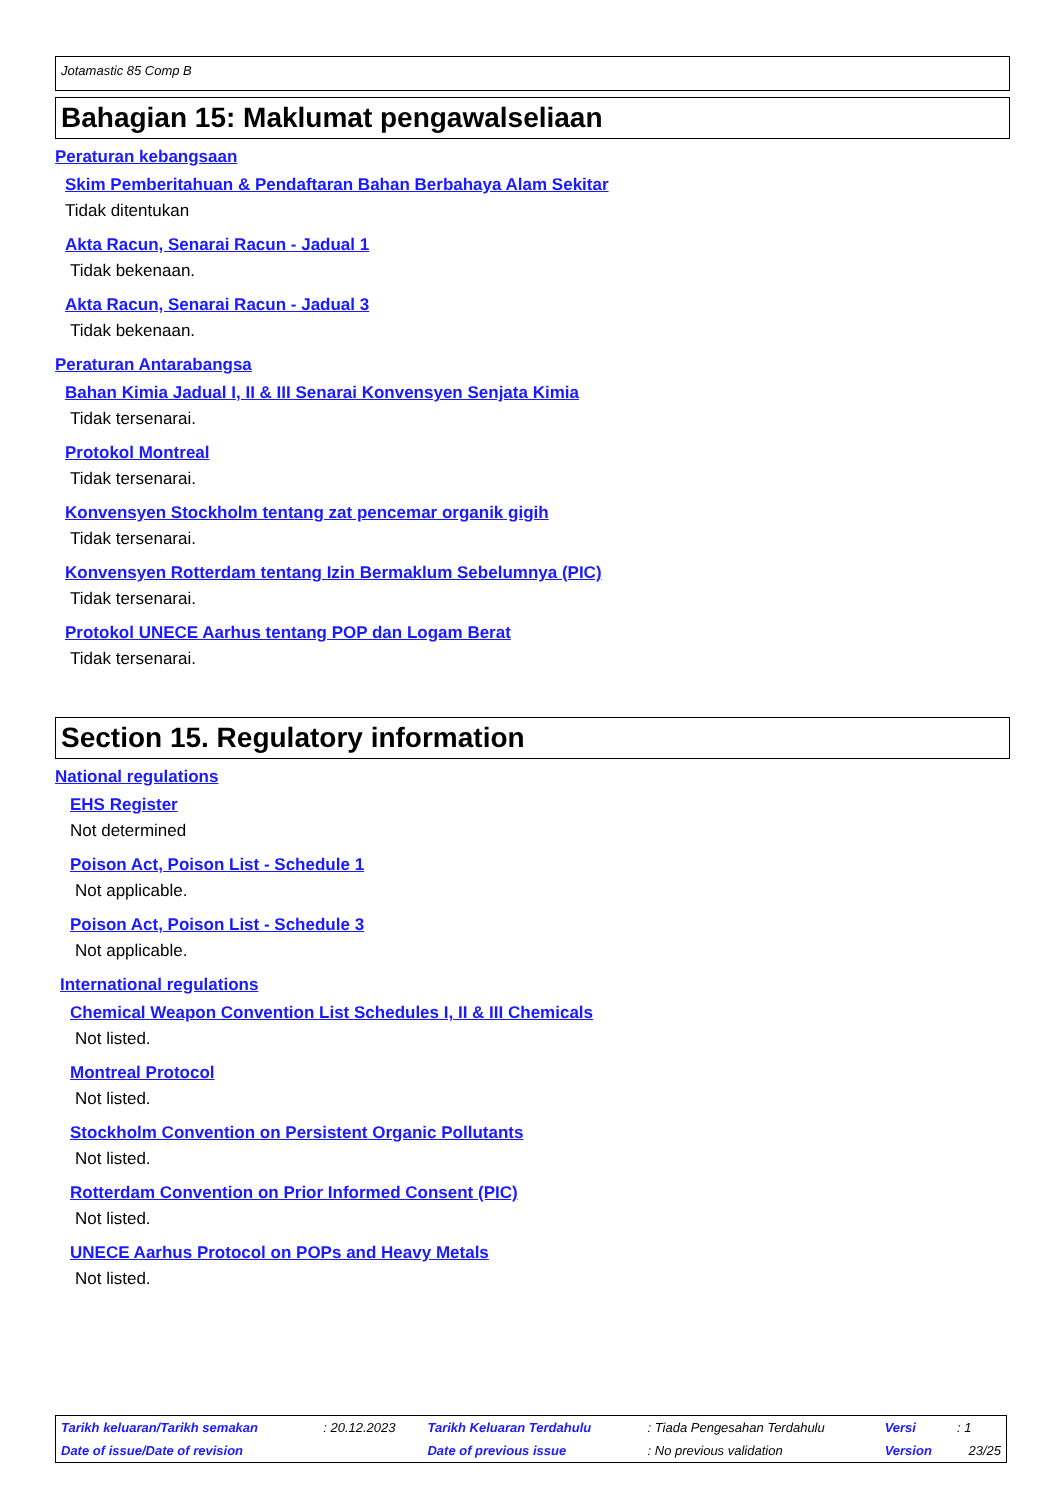Jotamastic 85 Comp B
Bahagian 15: Maklumat pengawalseliaan
Peraturan kebangsaan
Skim Pemberitahuan & Pendaftaran Bahan Berbahaya Alam Sekitar
Tidak ditentukan
Akta Racun, Senarai Racun - Jadual 1
Tidak bekenaan.
Akta Racun, Senarai Racun - Jadual 3
Tidak bekenaan.
Peraturan Antarabangsa
Bahan Kimia Jadual I, II & III Senarai Konvensyen Senjata Kimia
Tidak tersenarai.
Protokol Montreal
Tidak tersenarai.
Konvensyen Stockholm tentang zat pencemar organik gigih
Tidak tersenarai.
Konvensyen Rotterdam tentang Izin Bermaklum Sebelumnya (PIC)
Tidak tersenarai.
Protokol UNECE Aarhus tentang POP dan Logam Berat
Tidak tersenarai.
Section 15. Regulatory information
National regulations
EHS Register
Not determined
Poison Act, Poison List - Schedule 1
Not applicable.
Poison Act, Poison List - Schedule 3
Not applicable.
International regulations
Chemical Weapon Convention List Schedules I, II & III Chemicals
Not listed.
Montreal Protocol
Not listed.
Stockholm Convention on Persistent Organic Pollutants
Not listed.
Rotterdam Convention on Prior Informed Consent (PIC)
Not listed.
UNECE Aarhus Protocol on POPs and Heavy Metals
Not listed.
| Tarikh keluaran/Tarikh semakan | : 20.12.2023 | Tarikh Keluaran Terdahulu | : Tiada Pengesahan Terdahulu | Versi | : 1 |
| Date of issue/Date of revision | | Date of previous issue | : No previous validation | Version | 23/25 |